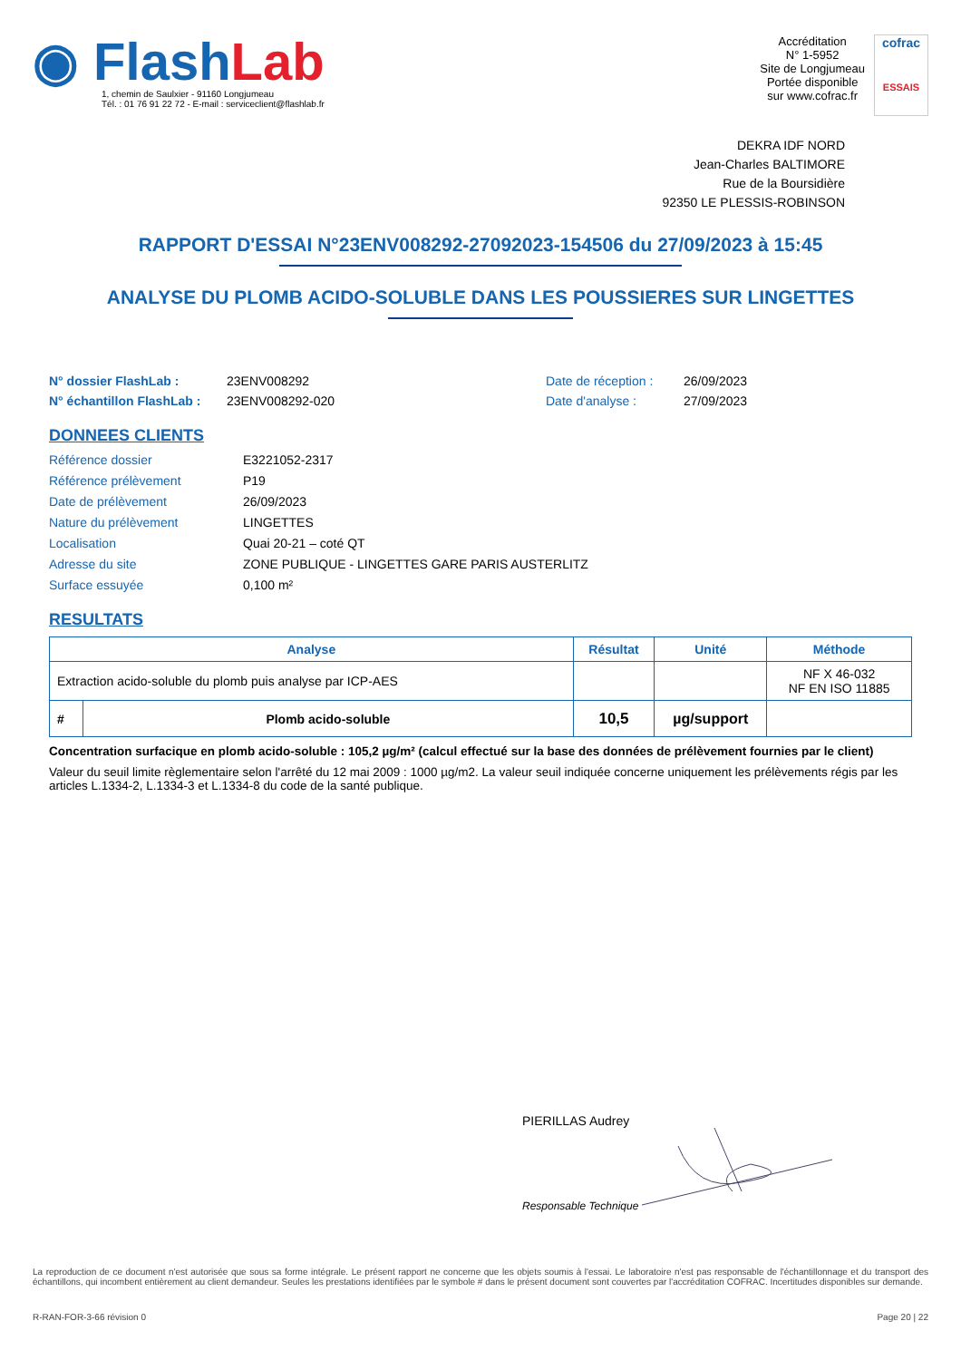◉ Flash Lab
1, chemin de Saulxier - 91160 Longjumeau
Tél. : 01 76 91 22 72 - E-mail : serviceclient@flashlab.fr
Accréditation
N° 1-5952
Site de Longjumeau
Portée disponible
sur www.cofrac.fr
cofrac
ESSAIS
DEKRA IDF NORD
Jean-Charles BALTIMORE
Rue de la Boursidière
92350 LE PLESSIS-ROBINSON
RAPPORT D'ESSAI N°23ENV008292-27092023-154506 du 27/09/2023 à 15:45
ANALYSE DU PLOMB ACIDO-SOLUBLE DANS LES POUSSIERES SUR LINGETTES
N° dossier FlashLab : 23ENV008292 Date de réception : 26/09/2023 N° échantillon FlashLab : 23ENV008292-020 Date d'analyse : 27/09/2023
DONNEES CLIENTS
Référence dossier E3221052-2317 Référence prélèvement P19 Date de prélèvement 26/09/2023 Nature du prélèvement LINGETTES Localisation Quai 20-21 – coté QT Adresse du site ZONE PUBLIQUE - LINGETTES GARE PARIS AUSTERLITZ Surface essuyée 0,100 m²
RESULTATS
| Analyse | | Résultat | Unité | Méthode |
| --- | --- | --- | --- | --- |
| Extraction acido-soluble du plomb puis analyse par ICP-AES | | | | NF X 46-032 NF EN ISO 11885 |
| # | Plomb acido-soluble | 10,5 | µg/support | |
Concentration surfacique en plomb acido-soluble : 105,2 µg/m² (calcul effectué sur la base des données de prélèvement fournies par le client)
Valeur du seuil limite règlementaire selon l'arrêté du 12 mai 2009 : 1000 µg/m2. La valeur seuil indiquée concerne uniquement les prélèvements régis par les articles L.1334-2, L.1334-3 et L.1334-8 du code de la santé publique.
PIERILLAS Audrey
Responsable Technique
La reproduction de ce document n'est autorisée que sous sa forme intégrale. Le présent rapport ne concerne que les objets soumis à l'essai. Le laboratoire n'est pas responsable de l'échantillonnage et du transport des échantillons, qui incombent entièrement au client demandeur. Seules les prestations identifiées par le symbole # dans le présent document sont couvertes par l'accréditation COFRAC. Incertitudes disponibles sur demande.
R-RAN-FOR-3-66 révision 0 Page 20 | 22